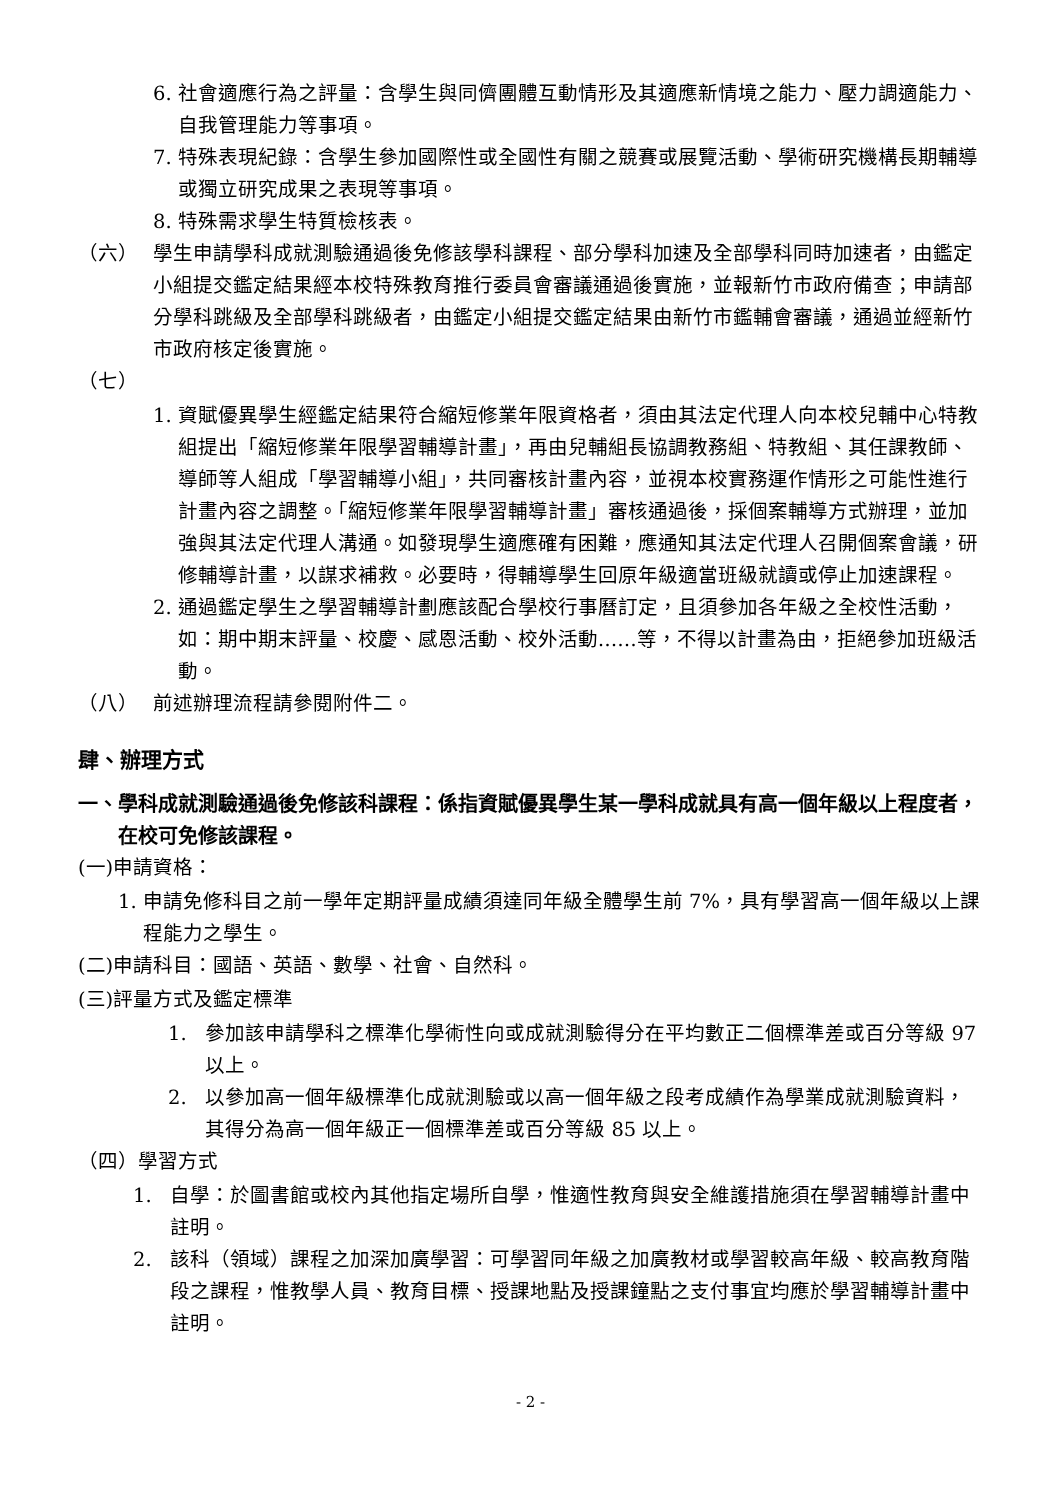6. 社會適應行為之評量：含學生與同儕團體互動情形及其適應新情境之能力、壓力調適能力、自我管理能力等事項。
7. 特殊表現紀錄：含學生參加國際性或全國性有關之競賽或展覽活動、學術研究機構長期輔導或獨立研究成果之表現等事項。
8. 特殊需求學生特質檢核表。
（六） 學生申請學科成就測驗通過後免修該學科課程、部分學科加速及全部學科同時加速者，由鑑定小組提交鑑定結果經本校特殊教育推行委員會審議通過後實施，並報新竹市政府備查；申請部分學科跳級及全部學科跳級者，由鑑定小組提交鑑定結果由新竹市鑑輔會審議，通過並經新竹市政府核定後實施。
（七）
1. 資賦優異學生經鑑定結果符合縮短修業年限資格者，須由其法定代理人向本校兒輔中心特教組提出「縮短修業年限學習輔導計畫」，再由兒輔組長協調教務組、特教組、其任課教師、導師等人組成「學習輔導小組」，共同審核計畫內容，並視本校實務運作情形之可能性進行計畫內容之調整。「縮短修業年限學習輔導計畫」審核通過後，採個案輔導方式辦理，並加強與其法定代理人溝通。如發現學生適應確有困難，應通知其法定代理人召開個案會議，研修輔導計畫，以謀求補救。必要時，得輔導學生回原年級適當班級就讀或停止加速課程。
2. 通過鑑定學生之學習輔導計劃應該配合學校行事曆訂定，且須參加各年級之全校性活動，如：期中期末評量、校慶、感恩活動、校外活動……等，不得以計畫為由，拒絕參加班級活動。
（八） 前述辦理流程請參閱附件二。
肆、辦理方式
一、 學科成就測驗通過後免修該科課程：係指資賦優異學生某一學科成就具有高一個年級以上程度者，在校可免修該課程。
(一)申請資格：
1. 申請免修科目之前一學年定期評量成績須達同年級全體學生前 7%，具有學習高一個年級以上課程能力之學生。
(二)申請科目：國語、英語、數學、社會、自然科。
(三)評量方式及鑑定標準
1. 參加該申請學科之標準化學術性向或成就測驗得分在平均數正二個標準差或百分等級 97 以上。
2. 以參加高一個年級標準化成就測驗或以高一個年級之段考成績作為學業成就測驗資料，其得分為高一個年級正一個標準差或百分等級 85 以上。
（四）學習方式
1. 自學：於圖書館或校內其他指定場所自學，惟適性教育與安全維護措施須在學習輔導計畫中註明。
2. 該科（領域）課程之加深加廣學習：可學習同年級之加廣教材或學習較高年級、較高教育階段之課程，惟教學人員、教育目標、授課地點及授課鐘點之支付事宜均應於學習輔導計畫中註明。
- 2 -